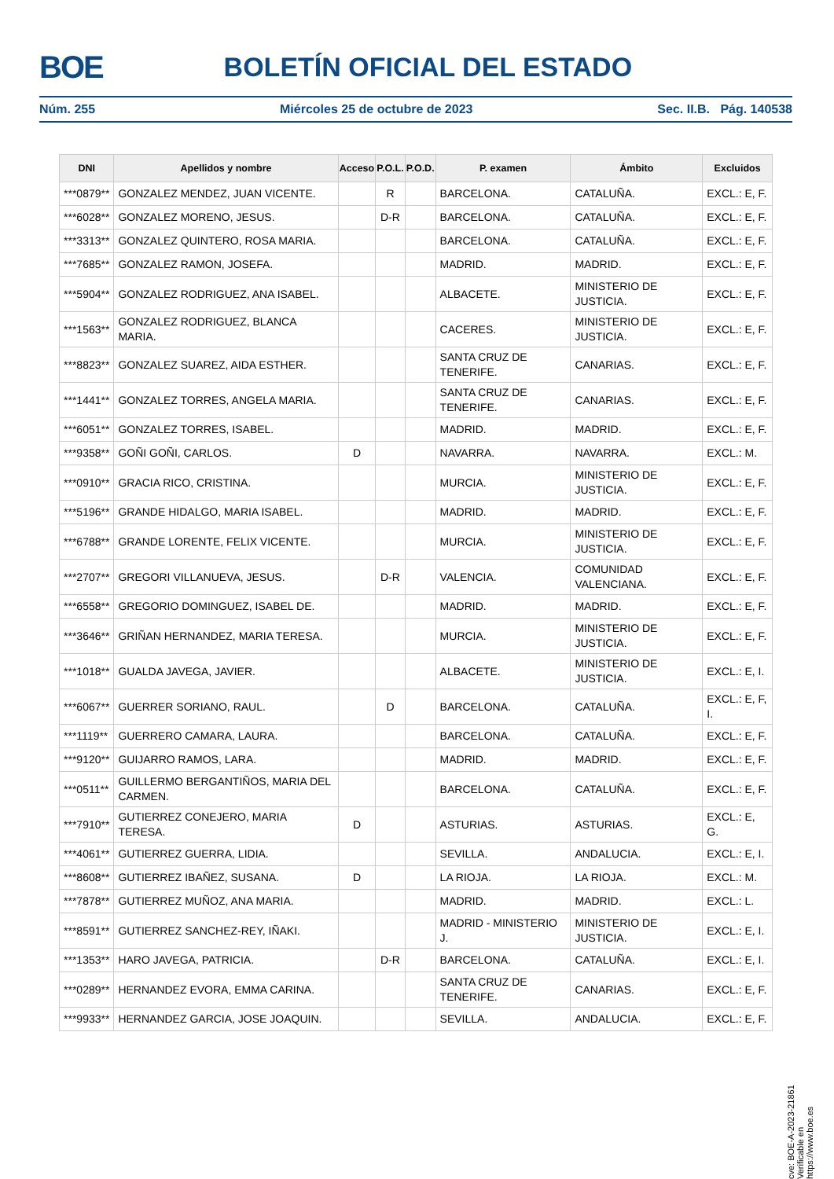BOE BOLETÍN OFICIAL DEL ESTADO
Núm. 255 Miércoles 25 de octubre de 2023 Sec. II.B. Pág. 140538
| DNI | Apellidos y nombre | Acceso | P.O.L. | P.O.D. | P. examen | Ámbito | Excluidos |
| --- | --- | --- | --- | --- | --- | --- | --- |
| ***0879** | GONZALEZ MENDEZ, JUAN VICENTE. | | R | | BARCELONA. | CATALUÑA. | EXCL.: E, F. |
| ***6028** | GONZALEZ MORENO, JESUS. | | D-R | | BARCELONA. | CATALUÑA. | EXCL.: E, F. |
| ***3313** | GONZALEZ QUINTERO, ROSA MARIA. | | | | BARCELONA. | CATALUÑA. | EXCL.: E, F. |
| ***7685** | GONZALEZ RAMON, JOSEFA. | | | | MADRID. | MADRID. | EXCL.: E, F. |
| ***5904** | GONZALEZ RODRIGUEZ, ANA ISABEL. | | | | ALBACETE. | MINISTERIO DE JUSTICIA. | EXCL.: E, F. |
| ***1563** | GONZALEZ RODRIGUEZ, BLANCA MARIA. | | | | CACERES. | MINISTERIO DE JUSTICIA. | EXCL.: E, F. |
| ***8823** | GONZALEZ SUAREZ, AIDA ESTHER. | | | | SANTA CRUZ DE TENERIFE. | CANARIAS. | EXCL.: E, F. |
| ***1441** | GONZALEZ TORRES, ANGELA MARIA. | | | | SANTA CRUZ DE TENERIFE. | CANARIAS. | EXCL.: E, F. |
| ***6051** | GONZALEZ TORRES, ISABEL. | | | | MADRID. | MADRID. | EXCL.: E, F. |
| ***9358** | GOÑI GOÑI, CARLOS. | D | | | NAVARRA. | NAVARRA. | EXCL.: M. |
| ***0910** | GRACIA RICO, CRISTINA. | | | | MURCIA. | MINISTERIO DE JUSTICIA. | EXCL.: E, F. |
| ***5196** | GRANDE HIDALGO, MARIA ISABEL. | | | | MADRID. | MADRID. | EXCL.: E, F. |
| ***6788** | GRANDE LORENTE, FELIX VICENTE. | | | | MURCIA. | MINISTERIO DE JUSTICIA. | EXCL.: E, F. |
| ***2707** | GREGORI VILLANUEVA, JESUS. | | D-R | | VALENCIA. | COMUNIDAD VALENCIANA. | EXCL.: E, F. |
| ***6558** | GREGORIO DOMINGUEZ, ISABEL DE. | | | | MADRID. | MADRID. | EXCL.: E, F. |
| ***3646** | GRIÑAN HERNANDEZ, MARIA TERESA. | | | | MURCIA. | MINISTERIO DE JUSTICIA. | EXCL.: E, F. |
| ***1018** | GUALDA JAVEGA, JAVIER. | | | | ALBACETE. | MINISTERIO DE JUSTICIA. | EXCL.: E, I. |
| ***6067** | GUERRER SORIANO, RAUL. | | D | | BARCELONA. | CATALUÑA. | EXCL.: E, F, I. |
| ***1119** | GUERRERO CAMARA, LAURA. | | | | BARCELONA. | CATALUÑA. | EXCL.: E, F. |
| ***9120** | GUIJARRO RAMOS, LARA. | | | | MADRID. | MADRID. | EXCL.: E, F. |
| ***0511** | GUILLERMO BERGANTIÑOS, MARIA DEL CARMEN. | | | | BARCELONA. | CATALUÑA. | EXCL.: E, F. |
| ***7910** | GUTIERREZ CONEJERO, MARIA TERESA. | D | | | ASTURIAS. | ASTURIAS. | EXCL.: E, G. |
| ***4061** | GUTIERREZ GUERRA, LIDIA. | | | | SEVILLA. | ANDALUCIA. | EXCL.: E, I. |
| ***8608** | GUTIERREZ IBAÑEZ, SUSANA. | D | | | LA RIOJA. | LA RIOJA. | EXCL.: M. |
| ***7878** | GUTIERREZ MUÑOZ, ANA MARIA. | | | | MADRID. | MADRID. | EXCL.: L. |
| ***8591** | GUTIERREZ SANCHEZ-REY, IÑAKI. | | | | MADRID - MINISTERIO J. | MINISTERIO DE JUSTICIA. | EXCL.: E, I. |
| ***1353** | HARO JAVEGA, PATRICIA. | | D-R | | BARCELONA. | CATALUÑA. | EXCL.: E, I. |
| ***0289** | HERNANDEZ EVORA, EMMA CARINA. | | | | SANTA CRUZ DE TENERIFE. | CANARIAS. | EXCL.: E, F. |
| ***9933** | HERNANDEZ GARCIA, JOSE JOAQUIN. | | | | SEVILLA. | ANDALUCIA. | EXCL.: E, F. |
cve: BOE-A-2023-21861
Verificable en https://www.boe.es